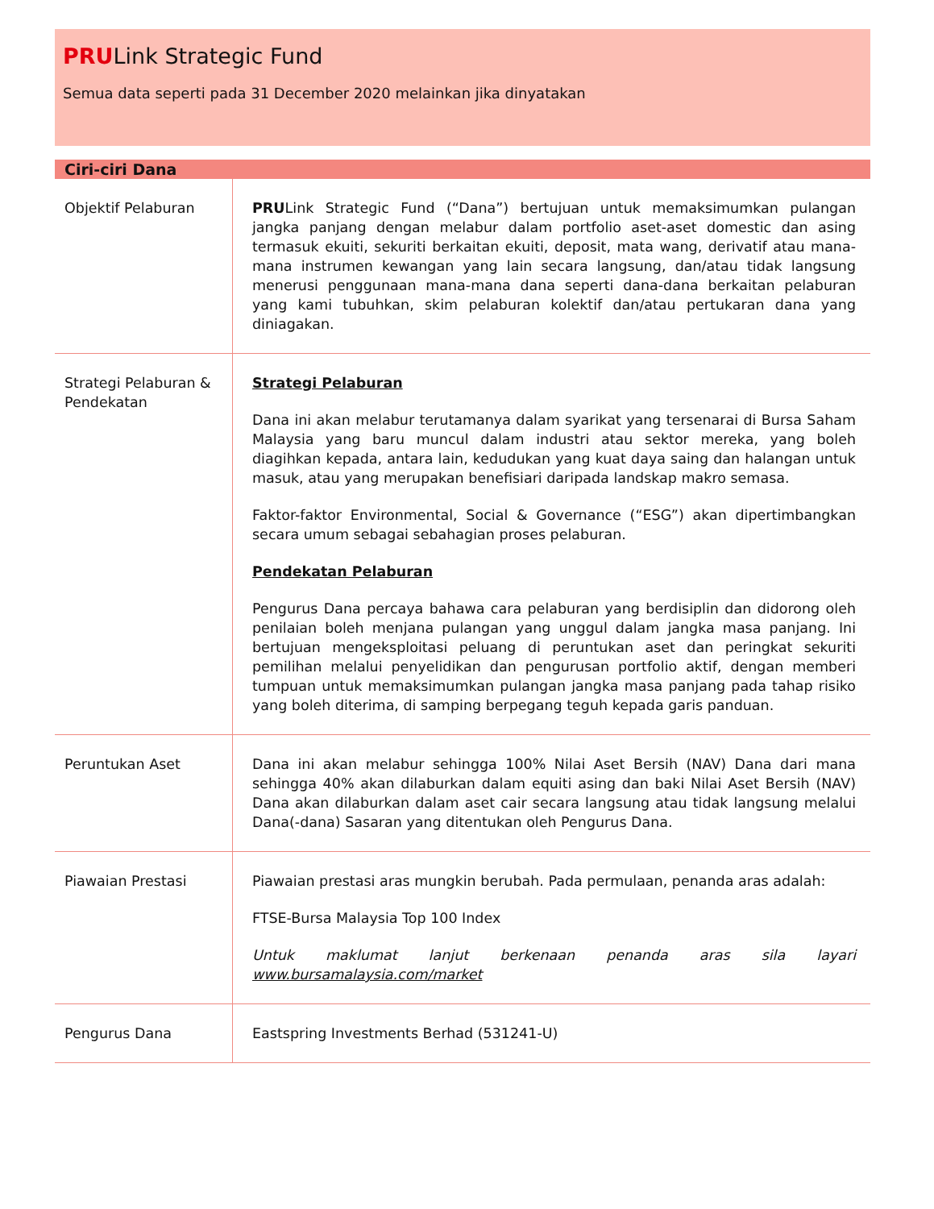PRULink Strategic Fund
Semua data seperti pada 31 December 2020 melainkan jika dinyatakan
Ciri-ciri Dana
| Objektif Pelaburan | PRU Link Strategic Fund (“Dana”) bertujuan untuk memaksimumkan pulangan jangka panjang dengan melabur dalam portfolio aset-aset domestic dan asing termasuk ekuiti, sekuriti berkaitan ekuiti, deposit, mata wang, derivatif atau mana-mana instrumen kewangan yang lain secara langsung, dan/atau tidak langsung menerusi penggunaan mana-mana dana seperti dana-dana berkaitan pelaburan yang kami tubuhkan, skim pelaburan kolektif dan/atau pertukaran dana yang diniagakan. |
| Strategi Pelaburan & Pendekatan | Strategi Pelaburan Dana ini akan melabur terutamanya dalam syarikat yang tersenarai di Bursa Saham Malaysia yang baru muncul dalam industri atau sektor mereka, yang boleh diagihkan kepada, antara lain, kedudukan yang kuat daya saing dan halangan untuk masuk, atau yang merupakan benefisiari daripada landskap makro semasa. Faktor-faktor Environmental, Social & Governance (“ESG”) akan dipertimbangkan secara umum sebagai sebahagian proses pelaburan. Pendekatan Pelaburan Pengurus Dana percaya bahawa cara pelaburan yang berdisiplin dan didorong oleh penilaian boleh menjana pulangan yang unggul dalam jangka masa panjang. Ini bertujuan mengeksploitasi peluang di peruntukan aset dan peringkat sekuriti pemilihan melalui penyelidikan dan pengurusan portfolio aktif, dengan memberi tumpuan untuk memaksimumkan pulangan jangka masa panjang pada tahap risiko yang boleh diterima, di samping berpegang teguh kepada garis panduan. |
| Peruntukan Aset | Dana ini akan melabur sehingga 100% Nilai Aset Bersih (NAV) Dana dari mana sehingga 40% akan dilaburkan dalam equiti asing dan baki Nilai Aset Bersih (NAV) Dana akan dilaburkan dalam aset cair secara langsung atau tidak langsung melalui Dana(-dana) Sasaran yang ditentukan oleh Pengurus Dana. |
| Piawaian Prestasi | Piawaian prestasi aras mungkin berubah. Pada permulaan, penanda aras adalah: FTSE-Bursa Malaysia Top 100 Index Untuk maklumat lanjut berkenaan penanda aras sila layari www.bursamalaysia.com/market |
| Pengurus Dana | Eastspring Investments Berhad (531241-U) |